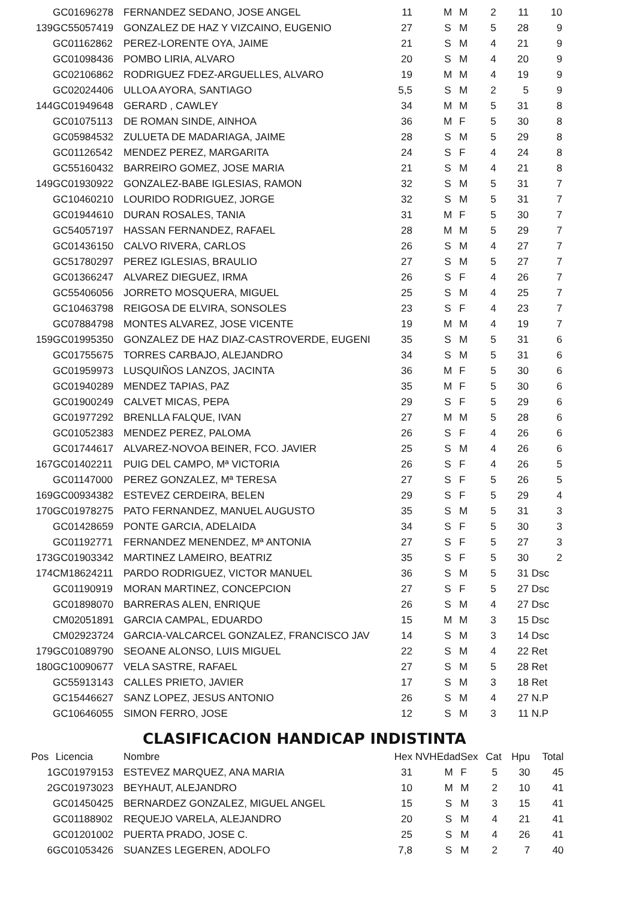| | GC01696278 | FERNANDEZ SEDANO, JOSE ANGEL | 11 | | M | M | 2 | 11 | 10 |
| 139 | GC55057419 | GONZALEZ DE HAZ Y VIZCAINO, EUGENIO | 27 | | S | M | 5 | 28 | 9 |
| | GC01162862 | PEREZ-LORENTE OYA, JAIME | 21 | | S | M | 4 | 21 | 9 |
| | GC01098436 | POMBO LIRIA, ALVARO | 20 | | S | M | 4 | 20 | 9 |
| | GC02106862 | RODRIGUEZ FDEZ-ARGUELLES, ALVARO | 19 | | M | M | 4 | 19 | 9 |
| | GC02024406 | ULLOA AYORA, SANTIAGO | 5,5 | | S | M | 2 | 5 | 9 |
| 144 | GC01949648 | GERARD , CAWLEY | 34 | | M | M | 5 | 31 | 8 |
| | GC01075113 | DE ROMAN SINDE, AINHOA | 36 | | M | F | 5 | 30 | 8 |
| | GC05984532 | ZULUETA DE MADARIAGA, JAIME | 28 | | S | M | 5 | 29 | 8 |
| | GC01126542 | MENDEZ PEREZ, MARGARITA | 24 | | S | F | 4 | 24 | 8 |
| | GC55160432 | BARREIRO GOMEZ, JOSE MARIA | 21 | | S | M | 4 | 21 | 8 |
| 149 | GC01930922 | GONZALEZ-BABE IGLESIAS, RAMON | 32 | | S | M | 5 | 31 | 7 |
| | GC10460210 | LOURIDO RODRIGUEZ, JORGE | 32 | | S | M | 5 | 31 | 7 |
| | GC01944610 | DURAN ROSALES, TANIA | 31 | | M | F | 5 | 30 | 7 |
| | GC54057197 | HASSAN FERNANDEZ, RAFAEL | 28 | | M | M | 5 | 29 | 7 |
| | GC01436150 | CALVO RIVERA, CARLOS | 26 | | S | M | 4 | 27 | 7 |
| | GC51780297 | PEREZ IGLESIAS, BRAULIO | 27 | | S | M | 5 | 27 | 7 |
| | GC01366247 | ALVAREZ DIEGUEZ, IRMA | 26 | | S | F | 4 | 26 | 7 |
| | GC55406056 | JORRETO MOSQUERA, MIGUEL | 25 | | S | M | 4 | 25 | 7 |
| | GC10463798 | REIGOSA DE ELVIRA, SONSOLES | 23 | | S | F | 4 | 23 | 7 |
| | GC07884798 | MONTES ALVAREZ, JOSE VICENTE | 19 | | M | M | 4 | 19 | 7 |
| 159 | GC01995350 | GONZALEZ DE HAZ DIAZ-CASTROVERDE, EUGENI | 35 | | S | M | 5 | 31 | 6 |
| | GC01755675 | TORRES CARBAJO, ALEJANDRO | 34 | | S | M | 5 | 31 | 6 |
| | GC01959973 | LUSQUIÑOS LANZOS, JACINTA | 36 | | M | F | 5 | 30 | 6 |
| | GC01940289 | MENDEZ TAPIAS, PAZ | 35 | | M | F | 5 | 30 | 6 |
| | GC01900249 | CALVET MICAS, PEPA | 29 | | S | F | 5 | 29 | 6 |
| | GC01977292 | BRENLLA FALQUE, IVAN | 27 | | M | M | 5 | 28 | 6 |
| | GC01052383 | MENDEZ PEREZ, PALOMA | 26 | | S | F | 4 | 26 | 6 |
| | GC01744617 | ALVAREZ-NOVOA BEINER, FCO. JAVIER | 25 | | S | M | 4 | 26 | 6 |
| 167 | GC01402211 | PUIG DEL CAMPO, Mª VICTORIA | 26 | | S | F | 4 | 26 | 5 |
| | GC01147000 | PEREZ GONZALEZ, Mª TERESA | 27 | | S | F | 5 | 26 | 5 |
| 169 | GC00934382 | ESTEVEZ CERDEIRA, BELEN | 29 | | S | F | 5 | 29 | 4 |
| 170 | GC01978275 | PATO FERNANDEZ, MANUEL AUGUSTO | 35 | | S | M | 5 | 31 | 3 |
| | GC01428659 | PONTE GARCIA, ADELAIDA | 34 | | S | F | 5 | 30 | 3 |
| | GC01192771 | FERNANDEZ MENENDEZ, Mª ANTONIA | 27 | | S | F | 5 | 27 | 3 |
| 173 | GC01903342 | MARTINEZ LAMEIRO, BEATRIZ | 35 | | S | F | 5 | 30 | 2 |
| 174 | CM18624211 | PARDO RODRIGUEZ, VICTOR MANUEL | 36 | | S | M | 5 | 31 | Dsc |
| | GC01190919 | MORAN MARTINEZ, CONCEPCION | 27 | | S | F | 5 | 27 | Dsc |
| | GC01898070 | BARRERAS ALEN, ENRIQUE | 26 | | S | M | 4 | 27 | Dsc |
| | CM02051891 | GARCIA CAMPAL, EDUARDO | 15 | | M | M | 3 | 15 | Dsc |
| | CM02923724 | GARCIA-VALCARCEL GONZALEZ, FRANCISCO JAV | 14 | | S | M | 3 | 14 | Dsc |
| 179 | GC01089790 | SEOANE ALONSO, LUIS MIGUEL | 22 | | S | M | 4 | 22 | Ret |
| 180 | GC10090677 | VELA SASTRE, RAFAEL | 27 | | S | M | 5 | 28 | Ret |
| | GC55913143 | CALLES PRIETO, JAVIER | 17 | | S | M | 3 | 18 | Ret |
| | GC15446627 | SANZ LOPEZ, JESUS ANTONIO | 26 | | S | M | 4 | 27 | N.P |
| | GC10646055 | SIMON FERRO, JOSE | 12 | | S | M | 3 | 11 | N.P |
CLASIFICACION HANDICAP INDISTINTA
| Pos | Licencia | Nombre | Hex | NVH | Edad | Sex | Cat | Hpu | Total |
| --- | --- | --- | --- | --- | --- | --- | --- | --- | --- |
| 1 | GC01979153 | ESTEVEZ MARQUEZ, ANA MARIA | 31 | | M | F | 5 | 30 | 45 |
| 2 | GC01973023 | BEYHAUT, ALEJANDRO | 10 | | M | M | 2 | 10 | 41 |
| | GC01450425 | BERNARDEZ GONZALEZ, MIGUEL ANGEL | 15 | | S | M | 3 | 15 | 41 |
| | GC01188902 | REQUEJO VARELA, ALEJANDRO | 20 | | S | M | 4 | 21 | 41 |
| | GC01201002 | PUERTA PRADO, JOSE C. | 25 | | S | M | 4 | 26 | 41 |
| 6 | GC01053426 | SUANZES LEGEREN, ADOLFO | 7,8 | | S | M | 2 | 7 | 40 |